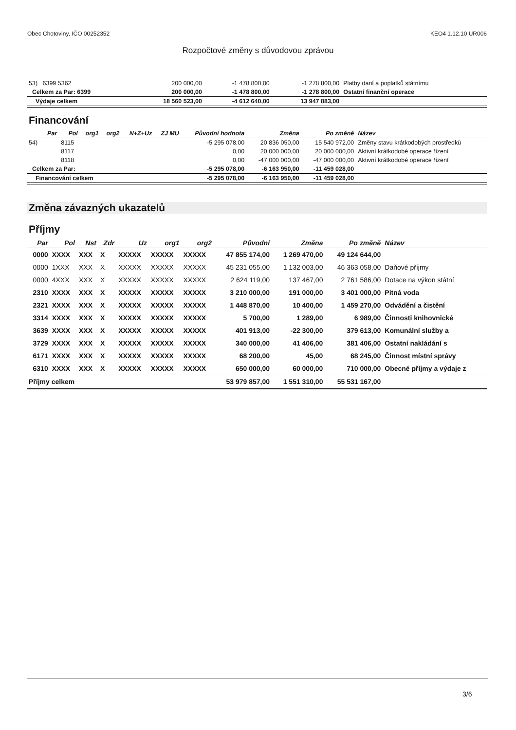Obec Chotoviny, IČO 00252352 KEO4 1.12.10 UR006
Rozpočtové změny s důvodovou zprávou
| 53) 6399 5362 | 200 000,00 | -1 478 800,00 | -1 278 800,00 | Platby daní a poplatků státnímu |
| Celkem za Par: 6399 | 200 000,00 | -1 478 800,00 | -1 278 800,00 | Ostatní finanční operace |
| Výdaje celkem | 18 560 523,00 | -4 612 640,00 | 13 947 883,00 | |
Financování
| | Par | Pol | org1 | org2 | N+Z+Uz | ZJ MU | Původní hodnota | Změna | Po změně | Název |
| --- | --- | --- | --- | --- | --- | --- | --- | --- | --- | --- |
| 54) | | 8115 | | | | | -5 295 078,00 | 20 836 050,00 | 15 540 972,00 | Změny stavu krátkodobých prostředků |
| | | 8117 | | | | | 0,00 | 20 000 000,00 | 20 000 000,00 | Aktivní krátkodobé operace řízení |
| | | 8118 | | | | | 0,00 | -47 000 000,00 | -47 000 000,00 | Aktivní krátkodobé operace řízení |
| Celkem za Par: | | | | | | | -5 295 078,00 | -6 163 950,00 | -11 459 028,00 | |
| Financování celkem | | | | | | | -5 295 078,00 | -6 163 950,00 | -11 459 028,00 | |
Změna závazných ukazatelů
Příjmy
| Par | Pol | Nst | Zdr | Uz | org1 | org2 | Původní | Změna | Po změně | Název |
| --- | --- | --- | --- | --- | --- | --- | --- | --- | --- | --- |
| 0000 | XXXX | XXX | X | XXXXX | XXXXX | XXXXX | 47 855 174,00 | 1 269 470,00 | 49 124 644,00 | |
| 0000 | 1XXX | XXX | X | XXXXX | XXXXX | XXXXX | 45 231 055,00 | 1 132 003,00 | 46 363 058,00 | Daňové příjmy |
| 0000 | 4XXX | XXX | X | XXXXX | XXXXX | XXXXX | 2 624 119,00 | 137 467,00 | 2 761 586,00 | Dotace na výkon státní |
| 2310 | XXXX | XXX | X | XXXXX | XXXXX | XXXXX | 3 210 000,00 | 191 000,00 | 3 401 000,00 | Pitná voda |
| 2321 | XXXX | XXX | X | XXXXX | XXXXX | XXXXX | 1 448 870,00 | 10 400,00 | 1 459 270,00 | Odvádění a čistění |
| 3314 | XXXX | XXX | X | XXXXX | XXXXX | XXXXX | 5 700,00 | 1 289,00 | 6 989,00 | Činnosti knihovnické |
| 3639 | XXXX | XXX | X | XXXXX | XXXXX | XXXXX | 401 913,00 | -22 300,00 | 379 613,00 | Komunální služby a |
| 3729 | XXXX | XXX | X | XXXXX | XXXXX | XXXXX | 340 000,00 | 41 406,00 | 381 406,00 | Ostatní nakládání s |
| 6171 | XXXX | XXX | X | XXXXX | XXXXX | XXXXX | 68 200,00 | 45,00 | 68 245,00 | Činnost místní správy |
| 6310 | XXXX | XXX | X | XXXXX | XXXXX | XXXXX | 650 000,00 | 60 000,00 | 710 000,00 | Obecné příjmy a výdaje z |
| Příjmy celkem | | | | | | | 53 979 857,00 | 1 551 310,00 | 55 531 167,00 | |
3/6